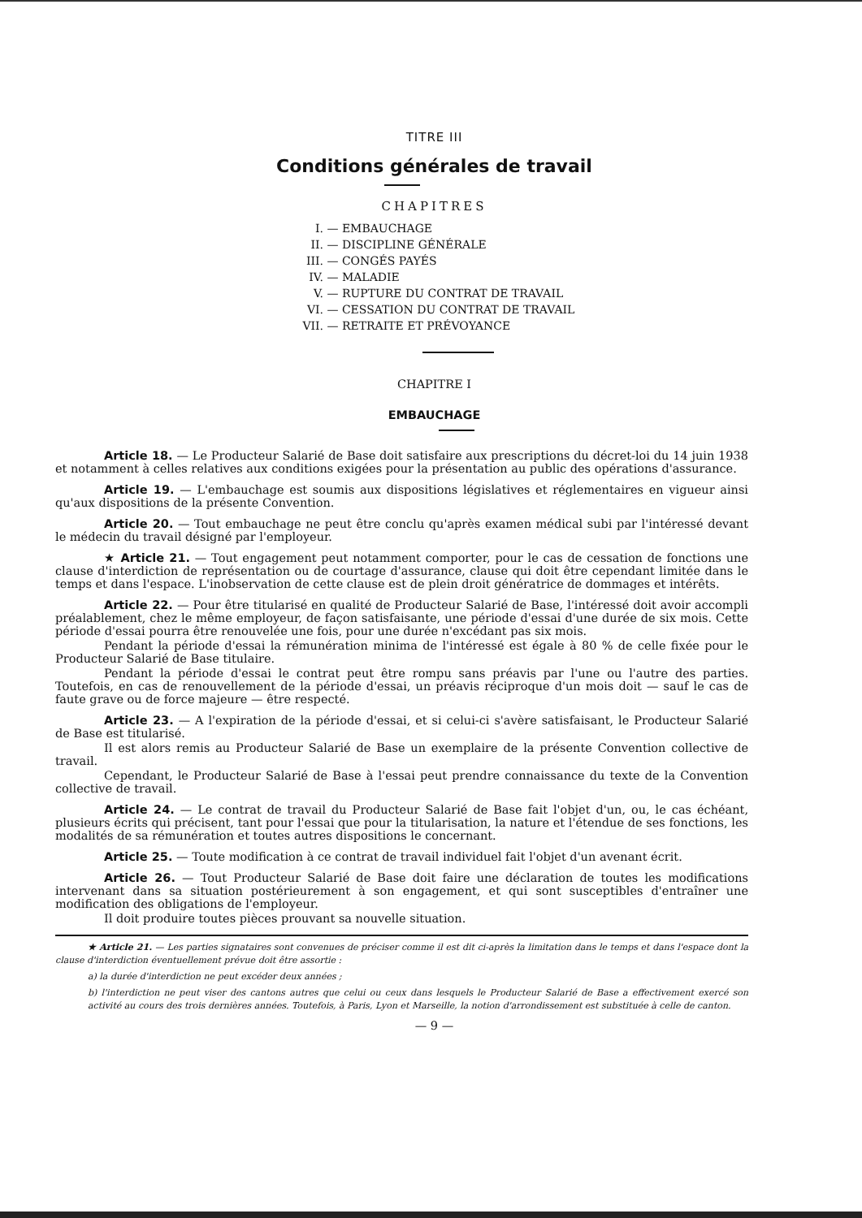TITRE III
Conditions générales de travail
CHAPITRES
I. — EMBAUCHAGE
II. — DISCIPLINE GÉNÉRALE
III. — CONGÉS PAYÉS
IV. — MALADIE
V. — RUPTURE DU CONTRAT DE TRAVAIL
VI. — CESSATION DU CONTRAT DE TRAVAIL
VII. — RETRAITE ET PRÉVOYANCE
CHAPITRE I
EMBAUCHAGE
Article 18. — Le Producteur Salarié de Base doit satisfaire aux prescriptions du décret-loi du 14 juin 1938 et notamment à celles relatives aux conditions exigées pour la présentation au public des opérations d'assurance.
Article 19. — L'embauchage est soumis aux dispositions législatives et réglementaires en vigueur ainsi qu'aux dispositions de la présente Convention.
Article 20. — Tout embauchage ne peut être conclu qu'après examen médical subi par l'intéressé devant le médecin du travail désigné par l'employeur.
★ Article 21. — Tout engagement peut notamment comporter, pour le cas de cessation de fonctions une clause d'interdiction de représentation ou de courtage d'assurance, clause qui doit être cependant limitée dans le temps et dans l'espace. L'inobservation de cette clause est de plein droit génératrice de dommages et intérêts.
Article 22. — Pour être titularisé en qualité de Producteur Salarié de Base, l'intéressé doit avoir accompli préalablement, chez le même employeur, de façon satisfaisante, une période d'essai d'une durée de six mois. Cette période d'essai pourra être renouvelée une fois, pour une durée n'excédant pas six mois.
Pendant la période d'essai la rémunération minima de l'intéressé est égale à 80 % de celle fixée pour le Producteur Salarié de Base titulaire.
Pendant la période d'essai le contrat peut être rompu sans préavis par l'une ou l'autre des parties. Toutefois, en cas de renouvellement de la période d'essai, un préavis réciproque d'un mois doit — sauf le cas de faute grave ou de force majeure — être respecté.
Article 23. — A l'expiration de la période d'essai, et si celui-ci s'avère satisfaisant, le Producteur Salarié de Base est titularisé.
Il est alors remis au Producteur Salarié de Base un exemplaire de la présente Convention collective de travail.
Cependant, le Producteur Salarié de Base à l'essai peut prendre connaissance du texte de la Convention collective de travail.
Article 24. — Le contrat de travail du Producteur Salarié de Base fait l'objet d'un, ou, le cas échéant, plusieurs écrits qui précisent, tant pour l'essai que pour la titularisation, la nature et l'étendue de ses fonctions, les modalités de sa rémunération et toutes autres dispositions le concernant.
Article 25. — Toute modification à ce contrat de travail individuel fait l'objet d'un avenant écrit.
Article 26. — Tout Producteur Salarié de Base doit faire une déclaration de toutes les modifications intervenant dans sa situation postérieurement à son engagement, et qui sont susceptibles d'entraîner une modification des obligations de l'employeur.
Il doit produire toutes pièces prouvant sa nouvelle situation.
★ Article 21. — Les parties signataires sont convenues de préciser comme il est dit ci-après la limitation dans le temps et dans l'espace dont la clause d'interdiction éventuellement prévue doit être assortie :
a) la durée d'interdiction ne peut excéder deux années ;
b) l'interdiction ne peut viser des cantons autres que celui ou ceux dans lesquels le Producteur Salarié de Base a effectivement exercé son activité au cours des trois dernières années. Toutefois, à Paris, Lyon et Marseille, la notion d'arrondissement est substituée à celle de canton.
— 9 —